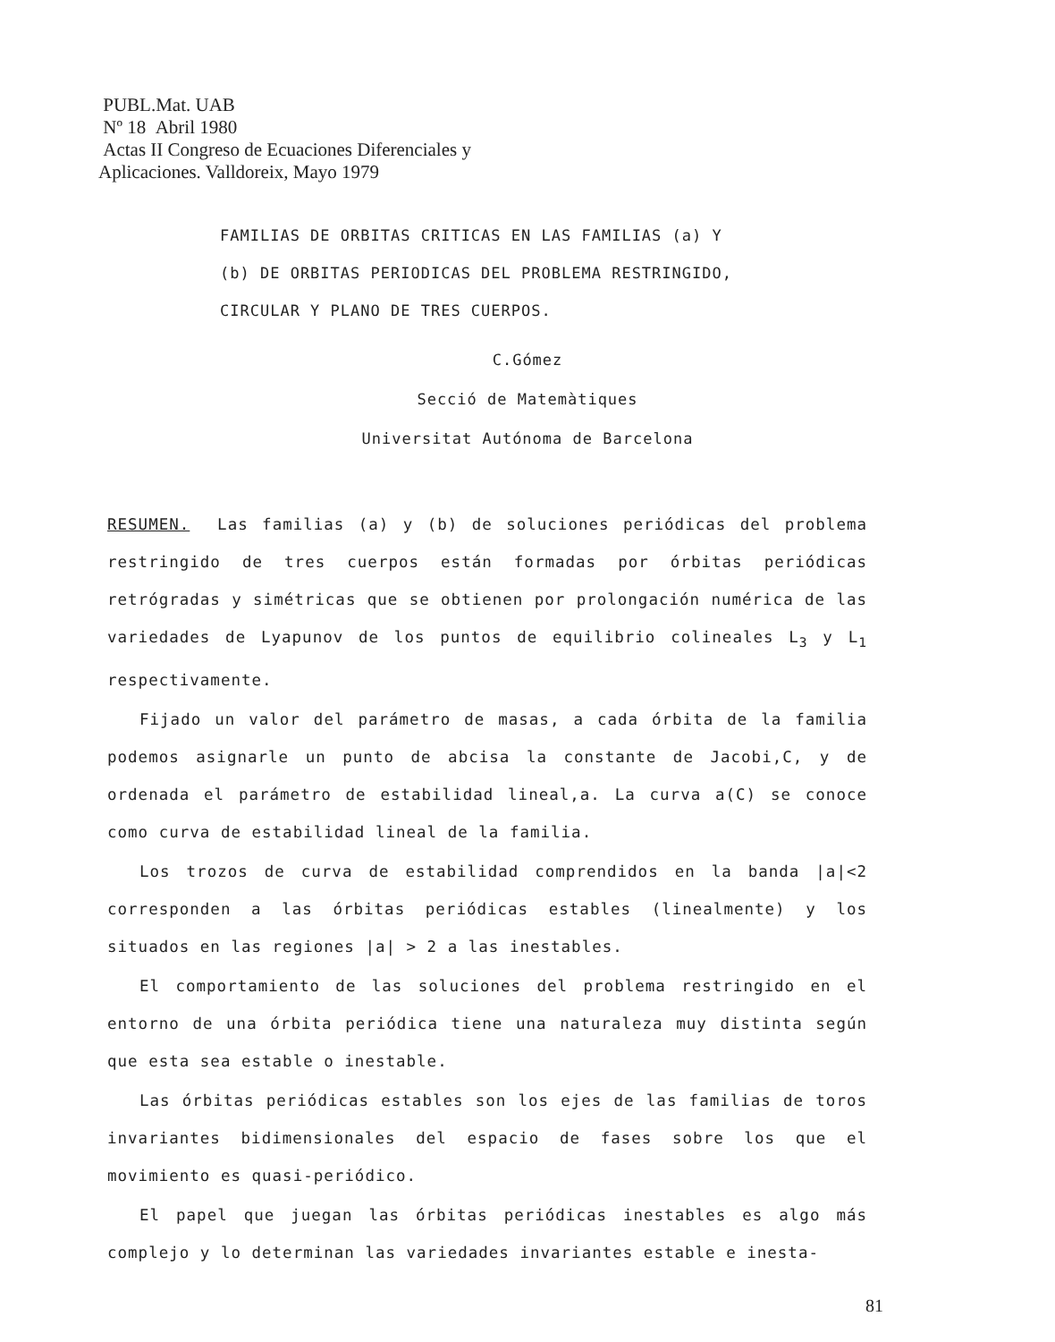PUBL.Mat. UAB
Nº 18 Abril 1980
Actas II Congreso de Ecuaciones Diferenciales y
Aplicaciones. Valldoreix, Mayo 1979
FAMILIAS DE ORBITAS CRITICAS EN LAS FAMILIAS (a) Y
(b) DE ORBITAS PERIODICAS DEL PROBLEMA RESTRINGIDO,
CIRCULAR Y PLANO DE TRES CUERPOS.
C.Gómez
Secció de Matemàtiques
Universitat Autónoma de Barcelona
RESUMEN. Las familias (a) y (b) de soluciones periódicas del problema restringido de tres cuerpos están formadas por órbitas periódicas retrógradas y simétricas que se obtienen por prolongación numérica de las variedades de Lyapunov de los puntos de equilibrio colineales L<sub>3</sub> y L<sub>1</sub> respectivamente.
Fijado un valor del parámetro de masas, a cada órbita de la familia podemos asignarle un punto de abcisa la constante de Jacobi,C, y de ordenada el parámetro de estabilidad lineal,a. La curva a(C) se conoce como curva de estabilidad lineal de la familia.
Los trozos de curva de estabilidad comprendidos en la banda |a|<2 corresponden a las órbitas periódicas estables (linealmente) y los situados en las regiones |a| > 2 a las inestables.
El comportamiento de las soluciones del problema restringido en el entorno de una órbita periódica tiene una naturaleza muy distinta según que esta sea estable o inestable.
Las órbitas periódicas estables son los ejes de las familias de toros invariantes bidimensionales del espacio de fases sobre los que el movimiento es quasi-periódico.
El papel que juegan las órbitas periódicas inestables es algo más complejo y lo determinan las variedades invariantes estable e inesta-
81